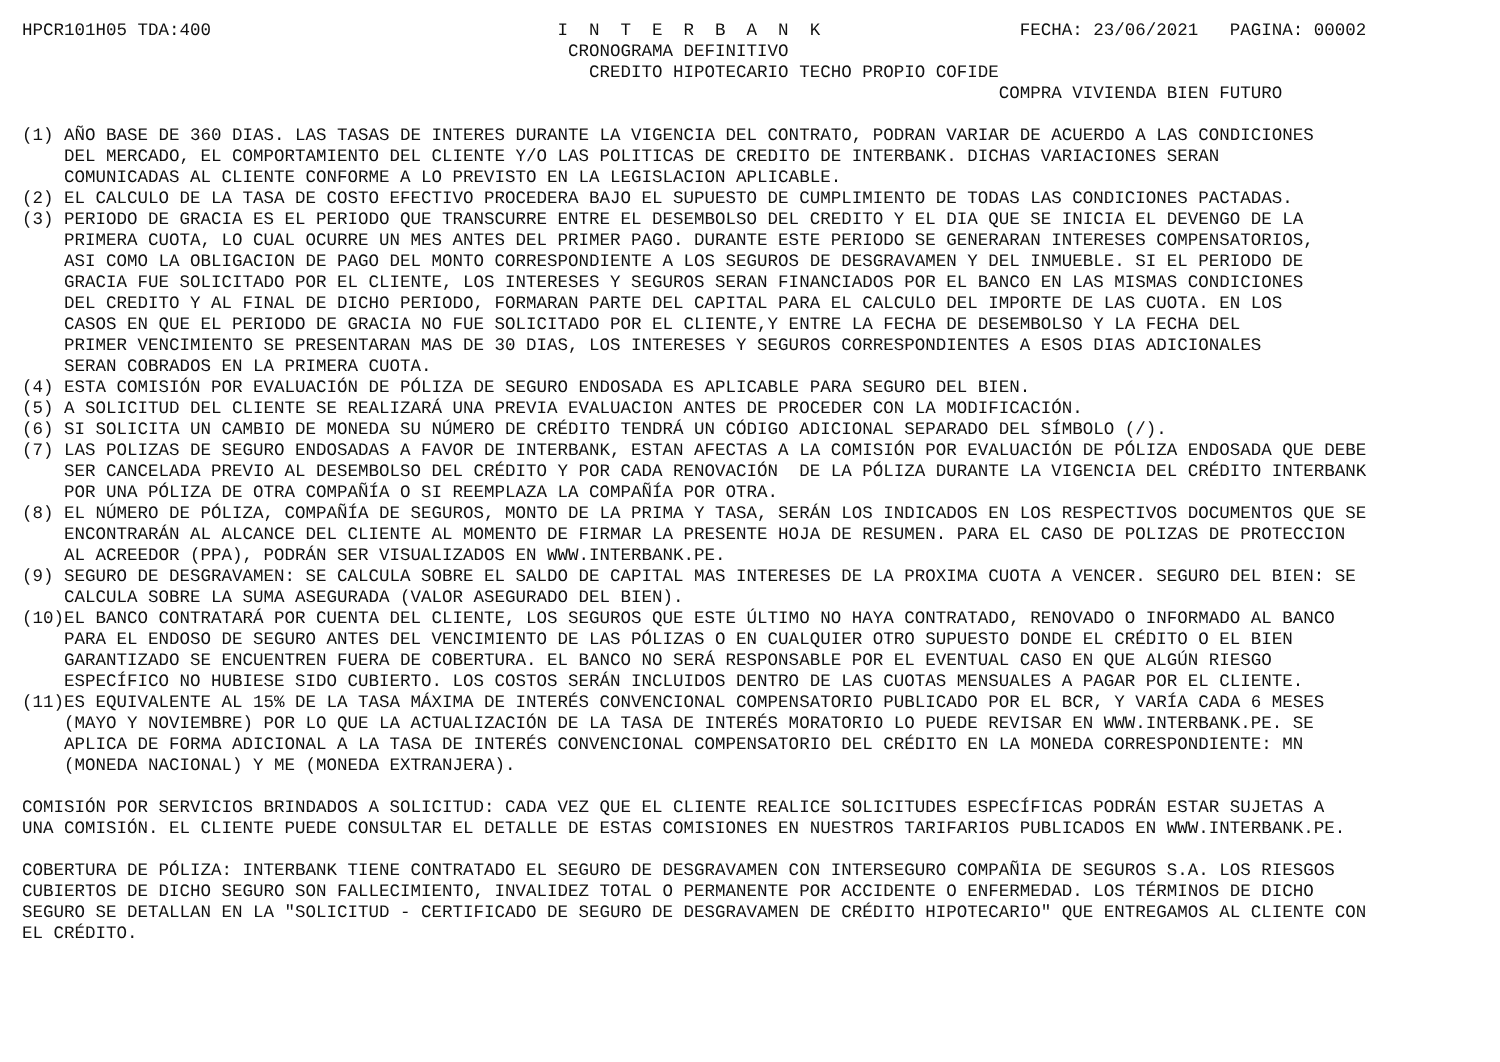HPCR101H05 TDA:400                                 I  N  T  E  R  B  A  N  K                   FECHA: 23/06/2021   PAGINA: 00002
                                                    CRONOGRAMA DEFINITIVO
                                                      CREDITO HIPOTECARIO TECHO PROPIO COFIDE
                                                                                             COMPRA VIVIENDA BIEN FUTURO

(1) AÑO BASE DE 360 DIAS. LAS TASAS DE INTERES DURANTE LA VIGENCIA DEL CONTRATO, PODRAN VARIAR DE ACUERDO A LAS CONDICIONES
    DEL MERCADO, EL COMPORTAMIENTO DEL CLIENTE Y/O LAS POLITICAS DE CREDITO DE INTERBANK. DICHAS VARIACIONES SERAN
    COMUNICADAS AL CLIENTE CONFORME A LO PREVISTO EN LA LEGISLACION APLICABLE.
(2) EL CALCULO DE LA TASA DE COSTO EFECTIVO PROCEDERA BAJO EL SUPUESTO DE CUMPLIMIENTO DE TODAS LAS CONDICIONES PACTADAS.
(3) PERIODO DE GRACIA ES EL PERIODO QUE TRANSCURRE ENTRE EL DESEMBOLSO DEL CREDITO Y EL DIA QUE SE INICIA EL DEVENGO DE LA
    PRIMERA CUOTA, LO CUAL OCURRE UN MES ANTES DEL PRIMER PAGO. DURANTE ESTE PERIODO SE GENERARAN INTERESES COMPENSATORIOS,
    ASI COMO LA OBLIGACION DE PAGO DEL MONTO CORRESPONDIENTE A LOS SEGUROS DE DESGRAVAMEN Y DEL INMUEBLE. SI EL PERIODO DE
    GRACIA FUE SOLICITADO POR EL CLIENTE, LOS INTERESES Y SEGUROS SERAN FINANCIADOS POR EL BANCO EN LAS MISMAS CONDICIONES
    DEL CREDITO Y AL FINAL DE DICHO PERIODO, FORMARAN PARTE DEL CAPITAL PARA EL CALCULO DEL IMPORTE DE LAS CUOTA. EN LOS
    CASOS EN QUE EL PERIODO DE GRACIA NO FUE SOLICITADO POR EL CLIENTE,Y ENTRE LA FECHA DE DESEMBOLSO Y LA FECHA DEL
    PRIMER VENCIMIENTO SE PRESENTARAN MAS DE 30 DIAS, LOS INTERESES Y SEGUROS CORRESPONDIENTES A ESOS DIAS ADICIONALES
    SERAN COBRADOS EN LA PRIMERA CUOTA.
(4) ESTA COMISIÓN POR EVALUACIÓN DE PÓLIZA DE SEGURO ENDOSADA ES APLICABLE PARA SEGURO DEL BIEN.
(5) A SOLICITUD DEL CLIENTE SE REALIZARÁ UNA PREVIA EVALUACION ANTES DE PROCEDER CON LA MODIFICACIÓN.
(6) SI SOLICITA UN CAMBIO DE MONEDA SU NÚMERO DE CRÉDITO TENDRÁ UN CÓDIGO ADICIONAL SEPARADO DEL SÍMBOLO (/).
(7) LAS POLIZAS DE SEGURO ENDOSADAS A FAVOR DE INTERBANK, ESTAN AFECTAS A LA COMISIÓN POR EVALUACIÓN DE PÓLIZA ENDOSADA QUE DEBE
    SER CANCELADA PREVIO AL DESEMBOLSO DEL CRÉDITO Y POR CADA RENOVACIÓN  DE LA PÓLIZA DURANTE LA VIGENCIA DEL CRÉDITO INTERBANK
    POR UNA PÓLIZA DE OTRA COMPAÑÍA O SI REEMPLAZA LA COMPAÑÍA POR OTRA.
(8) EL NÚMERO DE PÓLIZA, COMPAÑÍA DE SEGUROS, MONTO DE LA PRIMA Y TASA, SERÁN LOS INDICADOS EN LOS RESPECTIVOS DOCUMENTOS QUE SE
    ENCONTRARÁN AL ALCANCE DEL CLIENTE AL MOMENTO DE FIRMAR LA PRESENTE HOJA DE RESUMEN. PARA EL CASO DE POLIZAS DE PROTECCION
    AL ACREEDOR (PPA), PODRÁN SER VISUALIZADOS EN WWW.INTERBANK.PE.
(9) SEGURO DE DESGRAVAMEN: SE CALCULA SOBRE EL SALDO DE CAPITAL MAS INTERESES DE LA PROXIMA CUOTA A VENCER. SEGURO DEL BIEN: SE
    CALCULA SOBRE LA SUMA ASEGURADA (VALOR ASEGURADO DEL BIEN).
(10)EL BANCO CONTRATARÁ POR CUENTA DEL CLIENTE, LOS SEGUROS QUE ESTE ÚLTIMO NO HAYA CONTRATADO, RENOVADO O INFORMADO AL BANCO
    PARA EL ENDOSO DE SEGURO ANTES DEL VENCIMIENTO DE LAS PÓLIZAS O EN CUALQUIER OTRO SUPUESTO DONDE EL CRÉDITO O EL BIEN
    GARANTIZADO SE ENCUENTREN FUERA DE COBERTURA. EL BANCO NO SERÁ RESPONSABLE POR EL EVENTUAL CASO EN QUE ALGÚN RIESGO
    ESPECÍFICO NO HUBIESE SIDO CUBIERTO. LOS COSTOS SERÁN INCLUIDOS DENTRO DE LAS CUOTAS MENSUALES A PAGAR POR EL CLIENTE.
(11)ES EQUIVALENTE AL 15% DE LA TASA MÁXIMA DE INTERÉS CONVENCIONAL COMPENSATORIO PUBLICADO POR EL BCR, Y VARÍA CADA 6 MESES
    (MAYO Y NOVIEMBRE) POR LO QUE LA ACTUALIZACIÓN DE LA TASA DE INTERÉS MORATORIO LO PUEDE REVISAR EN WWW.INTERBANK.PE. SE
    APLICA DE FORMA ADICIONAL A LA TASA DE INTERÉS CONVENCIONAL COMPENSATORIO DEL CRÉDITO EN LA MONEDA CORRESPONDIENTE: MN
    (MONEDA NACIONAL) Y ME (MONEDA EXTRANJERA).

COMISIÓN POR SERVICIOS BRINDADOS A SOLICITUD: CADA VEZ QUE EL CLIENTE REALICE SOLICITUDES ESPECÍFICAS PODRÁN ESTAR SUJETAS A
UNA COMISIÓN. EL CLIENTE PUEDE CONSULTAR EL DETALLE DE ESTAS COMISIONES EN NUESTROS TARIFARIOS PUBLICADOS EN WWW.INTERBANK.PE.

COBERTURA DE PÓLIZA: INTERBANK TIENE CONTRATADO EL SEGURO DE DESGRAVAMEN CON INTERSEGURO COMPAÑIA DE SEGUROS S.A. LOS RIESGOS
CUBIERTOS DE DICHO SEGURO SON FALLECIMIENTO, INVALIDEZ TOTAL O PERMANENTE POR ACCIDENTE O ENFERMEDAD. LOS TÉRMINOS DE DICHO
SEGURO SE DETALLAN EN LA "SOLICITUD - CERTIFICADO DE SEGURO DE DESGRAVAMEN DE CRÉDITO HIPOTECARIO" QUE ENTREGAMOS AL CLIENTE CON
EL CRÉDITO.